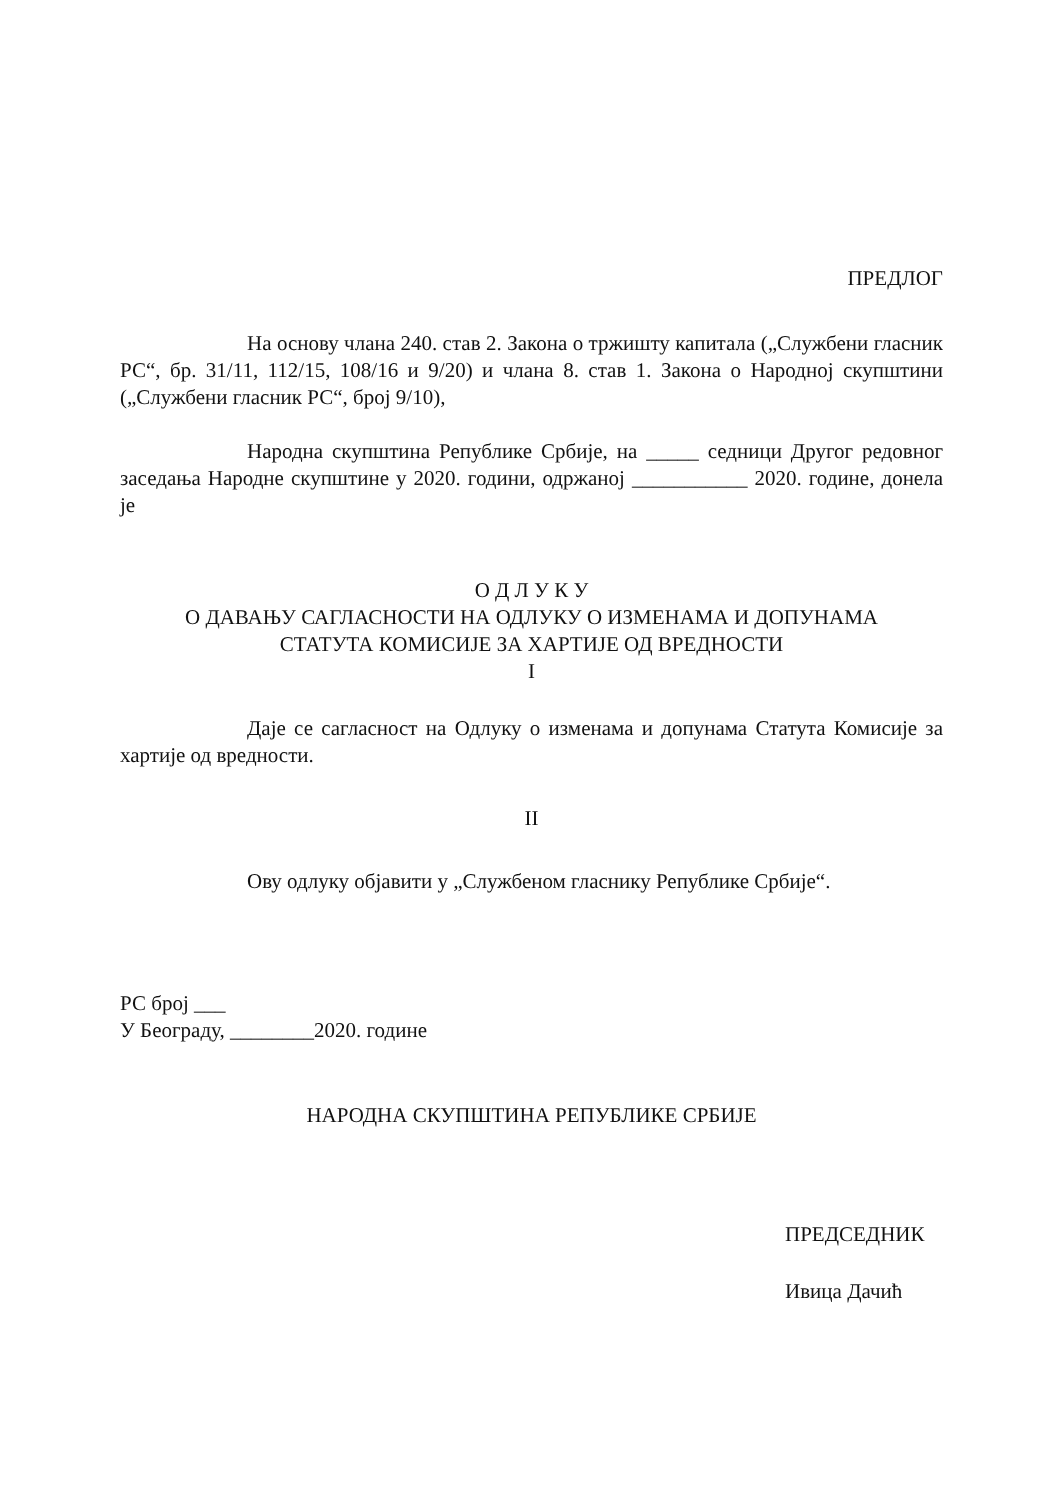ПРЕДЛОГ
На основу члана 240. став 2. Закона о тржишту капитала („Службени гласник РС“, бр. 31/11, 112/15, 108/16 и 9/20) и члана 8. став 1. Закона о Народној скупштини („Службени гласник РС“, број 9/10),
Народна скупштина Републике Србије, на _____ седници Другог редовног заседања Народне скупштине у 2020. години, одржаној ___________ 2020. године, донела је
О Д Л У К У
О ДАВАЊУ САГЛАСНОСТИ НА ОДЛУКУ О ИЗМЕНАМА И ДОПУНАМА
СТАТУТА КОМИСИЈЕ ЗА ХАРТИЈЕ ОД ВРЕДНОСТИ
I
Даје се сагласност на Одлуку о изменама и допунама Статута Комисије за хартије од вредности.
II
Ову одлуку објавити у „Службеном гласнику Републике Србије“.
РС број ___
У Београду, ________2020. године
НАРОДНА СКУПШТИНА РЕПУБЛИКЕ СРБИЈЕ
ПРЕДСЕДНИК
Ивица Дачић